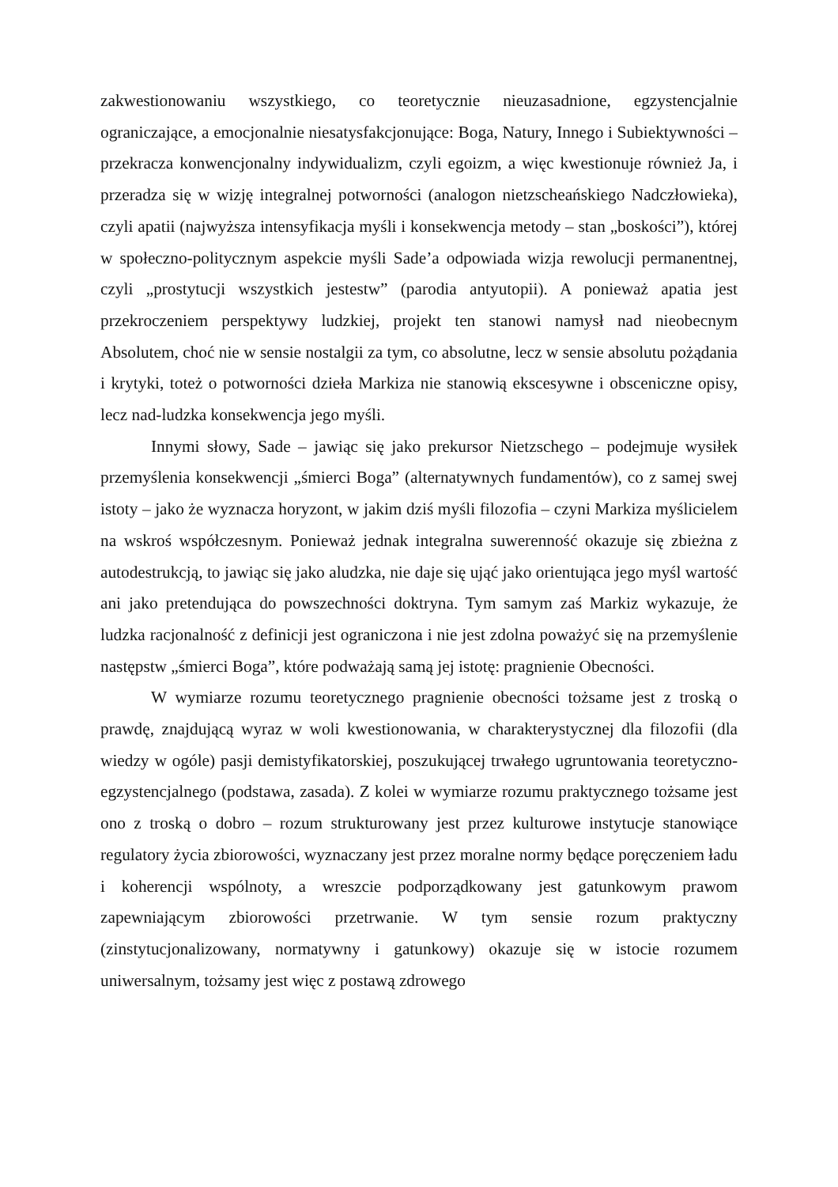zakwestionowaniu wszystkiego, co teoretycznie nieuzasadnione, egzystencjalnie ograniczające, a emocjonalnie niesatysfakcjonujące: Boga, Natury, Innego i Subiektywności – przekracza konwencjonalny indywidualizm, czyli egoizm, a więc kwestionuje również Ja, i przeradza się w wizję integralnej potworności (analogon nietzscheańskiego Nadczłowieka), czyli apatii (najwyższa intensyfikacja myśli i konsekwencja metody – stan „boskości”), której w społeczno-politycznym aspekcie myśli Sade’a odpowiada wizja rewolucji permanentnej, czyli „prostytucji wszystkich jestestw” (parodia antyutopii). A ponieważ apatia jest przekroczeniem perspektywy ludzkiej, projekt ten stanowi namysł nad nieobecnym Absolutem, choć nie w sensie nostalgii za tym, co absolutne, lecz w sensie absolutu pożądania i krytyki, toteż o potworności dzieła Markiza nie stanowią ekscesywne i obsceniczne opisy, lecz nad-ludzka konsekwencja jego myśli.
Innymi słowy, Sade – jawiąc się jako prekursor Nietzschego – podejmuje wysiłek przemyślenia konsekwencji „śmierci Boga” (alternatywnych fundamentów), co z samej swej istoty – jako że wyznacza horyzont, w jakim dziś myśli filozofia – czyni Markiza myślicielem na wskroś współczesnym. Ponieważ jednak integralna suwerenność okazuje się zbieżna z autodestrukcją, to jawiąc się jako aludzka, nie daje się ująć jako orientująca jego myśl wartość ani jako pretendująca do powszechności doktryna. Tym samym zaś Markiz wykazuje, że ludzka racjonalność z definicji jest ograniczona i nie jest zdolna poważyć się na przemyślenie następstw „śmierci Boga”, które podważają samą jej istotę: pragnienie Obecności.
W wymiarze rozumu teoretycznego pragnienie obecności tożsame jest z troską o prawdę, znajdującą wyraz w woli kwestionowania, w charakterystycznej dla filozofii (dla wiedzy w ogóle) pasji demistyfikatorskiej, poszukującej trwałego ugruntowania teoretyczno-egzystencjalnego (podstawa, zasada). Z kolei w wymiarze rozumu praktycznego tożsame jest ono z troską o dobro – rozum strukturowany jest przez kulturowe instytucje stanowiące regulatory życia zbiorowości, wyznaczany jest przez moralne normy będące poręczeniem ładu i koherencji wspólnoty, a wreszcie podporządkowany jest gatunkowym prawom zapewniającym zbiorowości przetrwanie. W tym sensie rozum praktyczny (zinstytucjonalizowany, normatywny i gatunkowy) okazuje się w istocie rozumem uniwersalnym, tożsamy jest więc z postawą zdrowego